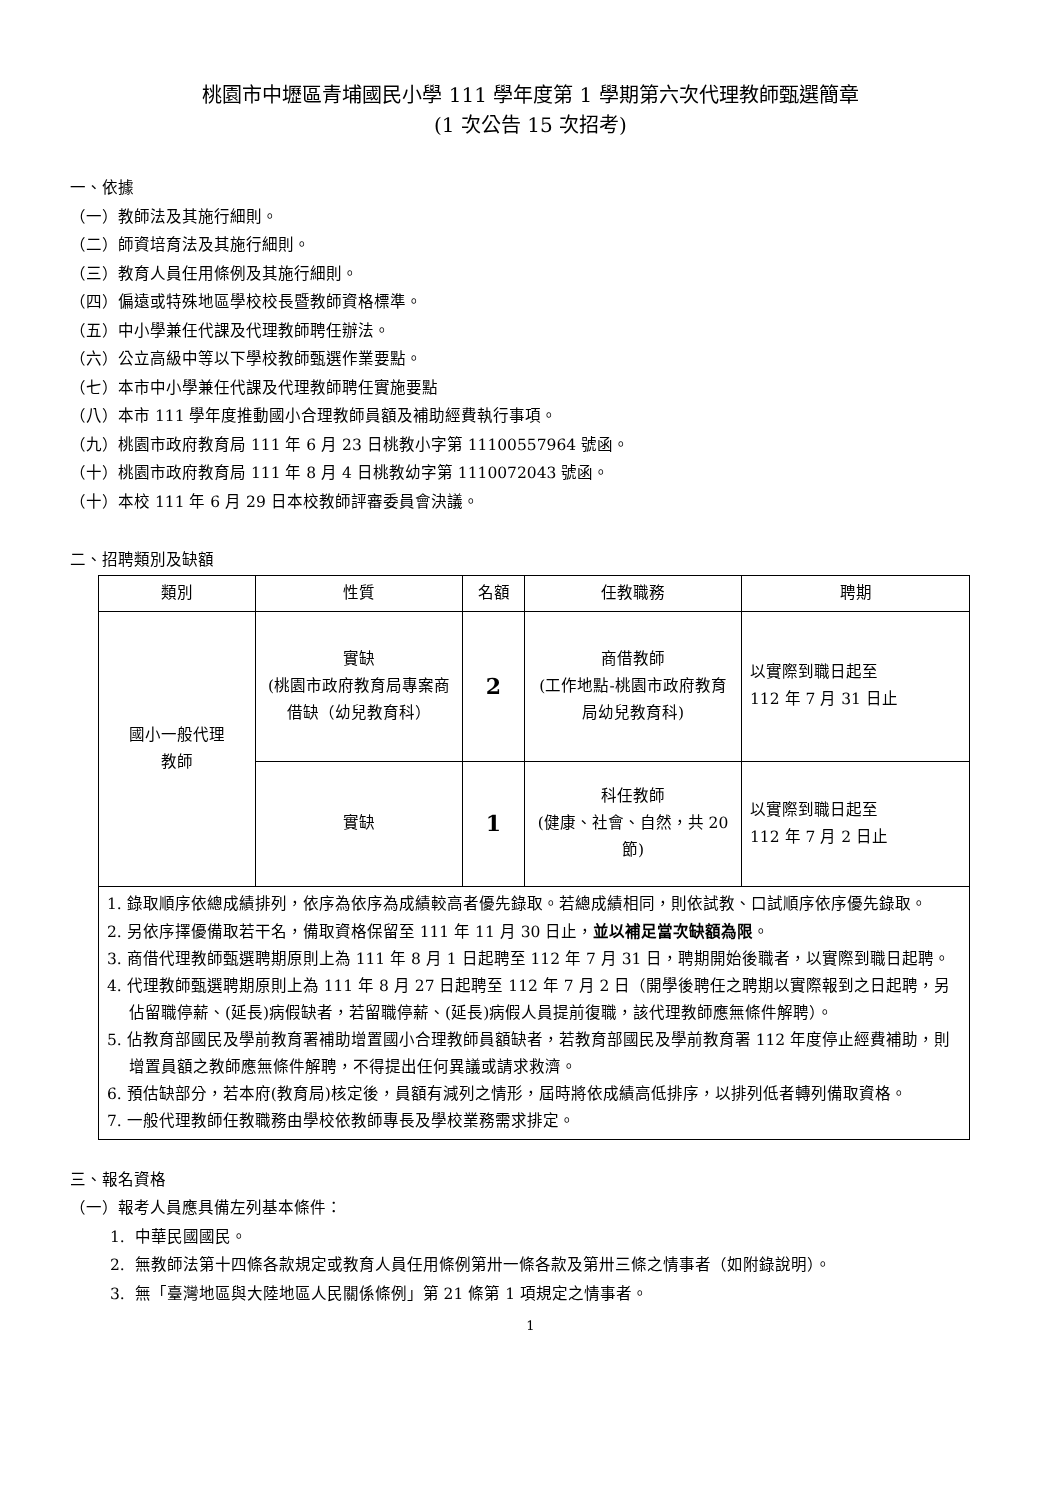桃園市中壢區青埔國民小學 111 學年度第 1 學期第六次代理教師甄選簡章
(1 次公告 15 次招考)
一、依據
（一）教師法及其施行細則。
（二）師資培育法及其施行細則。
（三）教育人員任用條例及其施行細則。
（四）偏遠或特殊地區學校校長暨教師資格標準。
（五）中小學兼任代課及代理教師聘任辦法。
（六）公立高級中等以下學校教師甄選作業要點。
（七）本市中小學兼任代課及代理教師聘任實施要點
（八）本市 111 學年度推動國小合理教師員額及補助經費執行事項。
（九）桃園市政府教育局 111 年 6 月 23 日桃教小字第 11100557964 號函。
（十）桃園市政府教育局 111 年 8 月 4 日桃教幼字第 1110072043 號函。
（十）本校 111 年 6 月 29 日本校教師評審委員會決議。
二、招聘類別及缺額
| 類別 | 性質 | 名額 | 任教職務 | 聘期 |
| --- | --- | --- | --- | --- |
| 國小一般代理 教師 | 實缺 (桃園市政府教育局專案商借缺（幼兒教育科） | 2 | 商借教師 (工作地點-桃園市政府教育局幼兒教育科) | 以實際到職日起至 112 年 7 月 31 日止 |
| | 實缺 | 1 | 科任教師 (健康、社會、自然，共 20 節) | 以實際到職日起至 112 年 7 月 2 日止 |
| 1. 錄取順序依總成績排列，依序為依序為成績較高者優先錄取。若總成績相同，則依試教、口試順序依序優先錄取。 2. 另依序擇優備取若干名，備取資格保留至 111 年 11 月 30 日止， 並以補足當次缺額為限 。 3. 商借代理教師甄選聘期原則上為 111 年 8 月 1 日起聘至 112 年 7 月 31 日，聘期開始後職者，以實際到職日起聘。 4. 代理教師甄選聘期原則上為 111 年 8 月 27 日起聘至 112 年 7 月 2 日（開學後聘任之聘期以實際報到之日起聘，另佔留職停薪、(延長)病假缺者，若留職停薪、(延長)病假人員提前復職，該代理教師應無條件解聘）。 5. 佔教育部國民及學前教育署補助增置國小合理教師員額缺者，若教育部國民及學前教育署 112 年度停止經費補助，則增置員額之教師應無條件解聘，不得提出任何異議或請求救濟。 6. 預估缺部分，若本府(教育局)核定後，員額有減列之情形，屆時將依成績高低排序，以排列低者轉列備取資格。 7. 一般代理教師任教職務由學校依教師專長及學校業務需求排定。 | | | | |
三、報名資格
（一）報考人員應具備左列基本條件：
1. 中華民國國民。
2. 無教師法第十四條各款規定或教育人員任用條例第卅一條各款及第卅三條之情事者（如附錄說明）。
3. 無「臺灣地區與大陸地區人民關係條例」第 21 條第 1 項規定之情事者。
1